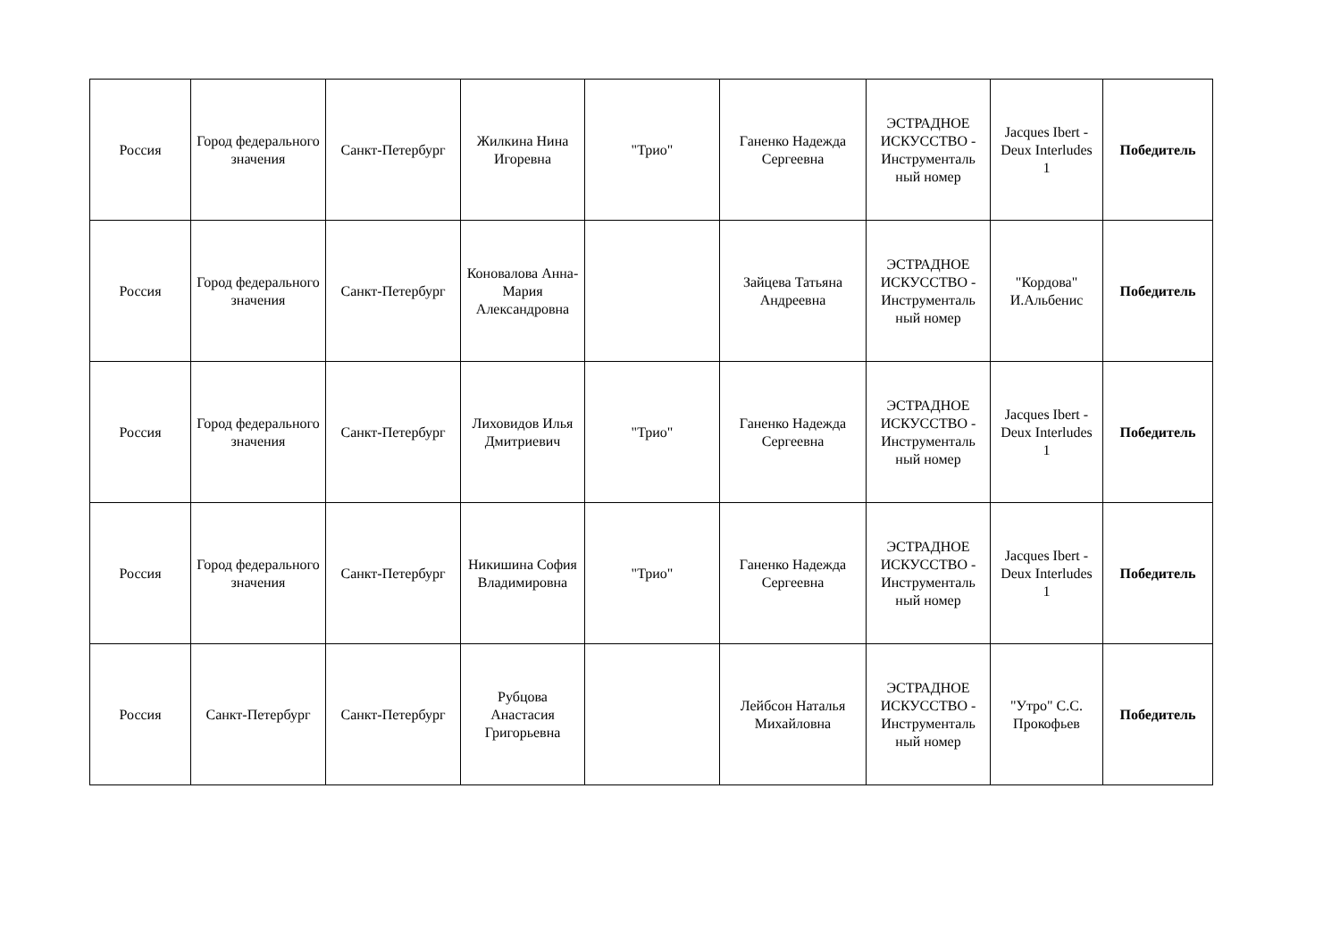| Россия | Город федерального значения | Санкт-Петербург | Жилкина Нина Игоревна | "Трио" | Ганенко Надежда Сергеевна | ЭСТРАДНОЕ ИСКУССТВО - Инструменталь ный номер | Jacques Ibert - Deux Interludes 1 | Победитель |
| Россия | Город федерального значения | Санкт-Петербург | Коновалова Анна-Мария Александровна | | Зайцева Татьяна Андреевна | ЭСТРАДНОЕ ИСКУССТВО - Инструменталь ный номер | "Кордова" И.Альбенис | Победитель |
| Россия | Город федерального значения | Санкт-Петербург | Лиховидов Илья Дмитриевич | "Трио" | Ганенко Надежда Сергеевна | ЭСТРАДНОЕ ИСКУССТВО - Инструменталь ный номер | Jacques Ibert - Deux Interludes 1 | Победитель |
| Россия | Город федерального значения | Санкт-Петербург | Никишина София Владимировна | "Трио" | Ганенко Надежда Сергеевна | ЭСТРАДНОЕ ИСКУССТВО - Инструменталь ный номер | Jacques Ibert - Deux Interludes 1 | Победитель |
| Россия | Санкт-Петербург | Санкт-Петербург | Рубцова Анастасия Григорьевна | | Лейбсон Наталья Михайловна | ЭСТРАДНОЕ ИСКУССТВО - Инструменталь ный номер | "Утро" С.С. Прокофьев | Победитель |